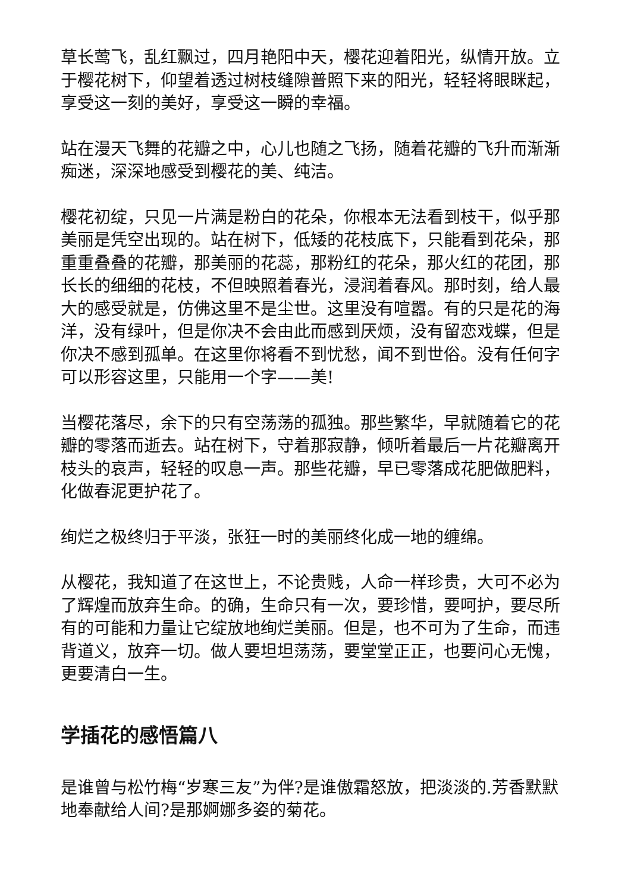草长莺飞，乱红飘过，四月艳阳中天，樱花迎着阳光，纵情开放。立于樱花树下，仰望着透过树枝缝隙普照下来的阳光，轻轻将眼眯起，享受这一刻的美好，享受这一瞬的幸福。
站在漫天飞舞的花瓣之中，心儿也随之飞扬，随着花瓣的飞升而渐渐痴迷，深深地感受到樱花的美、纯洁。
樱花初绽，只见一片满是粉白的花朵，你根本无法看到枝干，似乎那美丽是凭空出现的。站在树下，低矮的花枝底下，只能看到花朵，那重重叠叠的花瓣，那美丽的花蕊，那粉红的花朵，那火红的花团，那长长的细细的花枝，不但映照着春光，浸润着春风。那时刻，给人最大的感受就是，仿佛这里不是尘世。这里没有喧嚣。有的只是花的海洋，没有绿叶，但是你决不会由此而感到厌烦，没有留恋戏蝶，但是你决不感到孤单。在这里你将看不到忧愁，闻不到世俗。没有任何字可以形容这里，只能用一个字——美!
当樱花落尽，余下的只有空荡荡的孤独。那些繁华，早就随着它的花瓣的零落而逝去。站在树下，守着那寂静，倾听着最后一片花瓣离开枝头的哀声，轻轻的叹息一声。那些花瓣，早已零落成花肥做肥料，化做春泥更护花了。
绚烂之极终归于平淡，张狂一时的美丽终化成一地的缠绵。
从樱花，我知道了在这世上，不论贵贱，人命一样珍贵，大可不必为了辉煌而放弃生命。的确，生命只有一次，要珍惜，要呵护，要尽所有的可能和力量让它绽放地绚烂美丽。但是，也不可为了生命，而违背道义，放弃一切。做人要坦坦荡荡，要堂堂正正，也要问心无愧，更要清白一生。
学插花的感悟篇八
是谁曾与松竹梅“岁寒三友”为伴?是谁傲霜怒放，把淡淡的.芳香默默地奉献给人间?是那婀娜多姿的菊花。